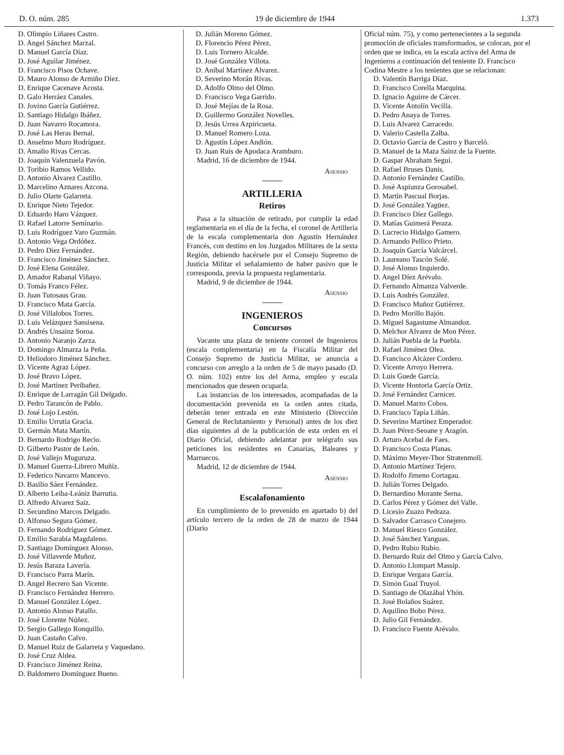D. O. núm. 285 19 de diciembre de 1944 1.373
D. Olimpio Liñares Castro.
D. Angel Sánchez Marzal.
D. Manuel García Díaz.
D. José Aguilar Jiménez.
D. Francisco Pisos Ochave.
D. Mauro Alonso de Armiño Díez.
D. Enrique Cacenave Acosta.
D. Galo Herráez Canales.
D. Jovino García Gutiérrez.
D. Santiago Hidalgo Ibáñez.
D. Juan Navarro Rocamora.
D. José Las Heras Bernal.
D. Anselmo Muro Rodríguez.
D. Amalio Rivas Cercas.
D. Joaquín Valenzuela Pavón.
D. Toribio Ramos Vellido.
D. Antonio Alvarez Castillo.
D. Marcelino Aznares Azcona.
D. Julio Olarte Galarreta.
D. Enrique Nieto Tejedor.
D. Eduardo Haro Vázquez.
D. Rafael Latorre Seminario.
D. Luis Rodríguez Varo Guzmán.
D. Antonio Vega Ordóñez.
D. Pedro Díez Fernández.
D. Francisco Jiménez Sánchez.
D. José Elena González.
D. Amador Rabanal Viñayo.
D. Tomás Franco Félez.
D. Juan Tutosaus Grau.
D. Francisco Mata García.
D. José Villalobos Torres.
D. Luis Velázquez Sansisena.
D. Andrés Unsainz Soroa.
D. Antonio Naranjo Zarza.
D. Domingo Almarza la Peña.
D. Heliodoro Jiménez Sánchez.
D. Vicente Agraz López.
D. José Bravo López.
D. José Martínez Peribañez.
D. Enrique de Larragán Gil Delgado.
D. Pedro Tarancón de Pablo.
D. José Lojo Lestón.
D. Emilio Urrutia Gracia.
D. Germán Mata Martín.
D. Bernardo Rodrigo Recio.
D. Gilberto Pastor de León.
D. José Vallejo Muguruza.
D. Manuel Guerra-Librero Muñiz.
D. Federico Navarro Mancevo.
D. Basilio Sáez Fernández.
D. Alberto Leiba-Leániz Barrutia.
D. Alfredo Alvarez Saiz.
D. Secundino Marcos Delgado.
D. Alfonso Segura Gómez.
D. Fernando Rodríguez Gómez.
D. Emilio Sarabia Magdaleno.
D. Santiago Domínguez Alonso.
D. José Villaverde Muñoz.
D. Jesús Baraza Lavería.
D. Francisco Parra Marín.
D. Angel Recrero San Vicente.
D. Francisco Fernández Herrero.
D. Manuel González López.
D. Antonio Alonso Patallo.
D. José Llorente Núñez.
D. Sergio Gallego Ronquillo.
D. Juan Castaño Calvo.
D. Manuel Ruiz de Galarreta y Vaquedano.
D. José Cruz Aldea.
D. Francisco Jiménez Reina.
D. Baldomero Domínguez Bueno.
D. Julián Moreno Gómez.
D. Florencio Pérez Pérez.
D. Luis Tornero Alcalde.
D. José González Villota.
D. Aníbal Martínez Alvarez.
D. Severino Morán Rivas.
D. Adolfo Olmo del Olmo.
D. Francisco Vega Garrido.
D. José Mejías de la Rosa.
D. Guillermo González Novelles.
D. Jesús Urrea Azpiricueta.
D. Manuel Romero Loza.
D. Agustín López Andión.
D. Juan Ruis de Apodaca Arambu­ro.
Madrid, 16 de diciembre de 1944.
Asensio
ARTILLERIA
Retiros
Pasa a la situación de retirado, por cumplir la edad reglamentaria en el día de la fecha, el coronel de Artillería de la escala complementaria don Agustín Hernández Francés, con destino en los Juzgados Militares de la sexta Región, debiendo hacérsele por el Consejo Supremo de Justicia Militar el señalamiento de haber pasivo que le corresponda, previa la propuesta reglamentaria.
Madrid, 9 de diciembre de 1944.
Asensio
INGENIEROS
Concursos
Vacante una plaza de teniente coronel de Ingenieros (escala complementaria) en la Fiscalía Militar del Consejo Supremo de Justicia Militar, se anuncia a concurso con arreglo a la orden de 5 de mayo pasado (D. O. núm. 102) entre los del Arma, empleo y escala mencionados que deseen ocuparla.
Las instancias de los interesados, acompañadas de la documentación prevenida en la orden antes citada, deberán tener entrada en este Ministerio (Dirección General de Reclutamiento y Personal) antes de los diez días siguientes al de la publicación de esta orden en el Diario Oficial, debiendo adelantar por telégrafo sus peticiones los residentes en Canarias, Baleares y Marruecos.
Madrid, 12 de diciembre de 1944.
Asensio
Escalafonamiento
En cumplimiento de lo prevenido en apartado b) del artículo tercero de la orden de 28 de marzo de 1944 (Diario
Oficial núm. 75), y como pertenecientes a la segunda promoción de oficiales transformados, se colocan, por el orden que se indica, en la escala activa del Arma de Ingenieros a continuación del teniente D. Francisco Codina Mestre a los tenientes que se relacionan:
D. Valentín Barriga Díaz.
D. Francisco Corella Marquina.
D. Ignacio Aguirre de Cárcer.
D. Vicente Antolín Vecilla.
D. Pedro Anaya de Torres.
D. Luis Alvarez Carracedo.
D. Valerio Castella Zalba.
D. Octavio García de Castro y Barceló.
D. Manuel de la Maza Sainz de la Fuente.
D. Gaspar Abraham Seguí.
D. Rafael Bruses Danis.
D. Antonio Fernández Castillo.
D. José Aspiunza Gorosabel.
D. Martín Pascual Borjas.
D. José González Yagüez.
D. Francisco Díez Gallego.
D. Matías Guimerá Peraza.
D. Lucrecio Hidalgo Gamero.
D. Armando Pellico Prieto.
D. Joaquín García Valcárcel.
D. Laureano Tascón Solé.
D. José Alonso Izquierdo.
D. Angel Díez Arévalo.
D. Fernando Almanza Valverde.
D. Luis Andrés González.
D. Francisco Muñoz Gutiérrez.
D. Pedro Morillo Bajón.
D. Miguel Sagastume Almandoz.
D. Melchor Alvarez de Mon Pérez.
D. Julián Puebla de la Puebla.
D. Rafael Jiménez Olea.
D. Francisco Alcázer Cordero.
D. Vicente Arroyo Herrera.
D. Luis Guede García.
D. Vicente Hontoria García Ortiz.
D. José Fernández Carnicer.
D. Manuel Marzo Cobos.
D. Francisco Tapia Liñán.
D. Severino Martínez Emperador.
D. Juan Pérez-Seoane y Aragón.
D. Arturo Acebal de Faes.
D. Francisco Costa Planas.
D. Máximo Meyer-Thor Stratenmoll.
D. Antonio Martínez Tejero.
D. Rodolfo Jimeno Cortagau.
D. Julián Torres Delgado.
D. Bernardino Morante Serna.
D. Carlos Pérez y Gómez del Valle.
D. Licesio Zuazo Pedraza.
D. Salvador Carrasco Conejero.
D. Manuel Riesco González.
D. José Sánchez Yanguas.
D. Pedro Rubio Rubio.
D. Bernardo Ruiz del Olmo y García Calvo.
D. Antonio Llompart Massip.
D. Enrique Vergara García.
D. Simón Gual Truyol.
D. Santiago de Olazábal Yhón.
D. José Bolaños Suárez.
D. Aquilino Bobo Pérez.
D. Julio Gil Fernández.
D. Francisco Fuente Arévalo.